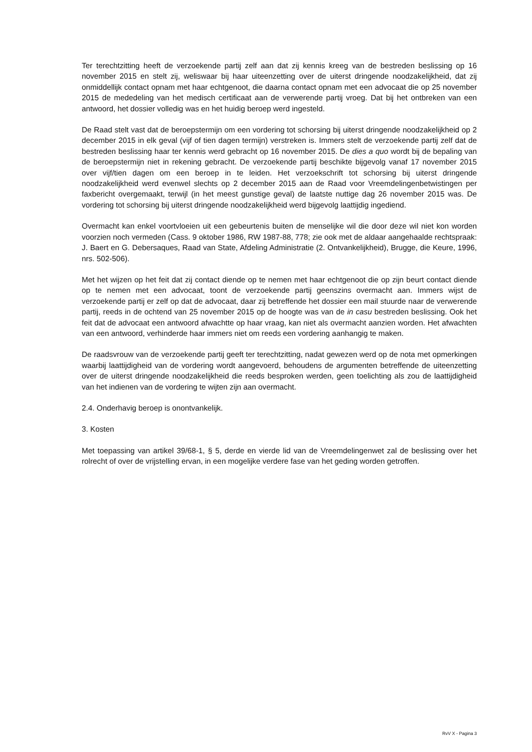Ter terechtzitting heeft de verzoekende partij zelf aan dat zij kennis kreeg van de bestreden beslissing op 16 november 2015 en stelt zij, weliswaar bij haar uiteenzetting over de uiterst dringende noodzakelijkheid, dat zij onmiddellijk contact opnam met haar echtgenoot, die daarna contact opnam met een advocaat die op 25 november 2015 de mededeling van het medisch certificaat aan de verwerende partij vroeg. Dat bij het ontbreken van een antwoord, het dossier volledig was en het huidig beroep werd ingesteld.
De Raad stelt vast dat de beroepstermijn om een vordering tot schorsing bij uiterst dringende noodzakelijkheid op 2 december 2015 in elk geval (vijf of tien dagen termijn) verstreken is. Immers stelt de verzoekende partij zelf dat de bestreden beslissing haar ter kennis werd gebracht op 16 november 2015. De dies a quo wordt bij de bepaling van de beroepstermijn niet in rekening gebracht. De verzoekende partij beschikte bijgevolg vanaf 17 november 2015 over vijf/tien dagen om een beroep in te leiden. Het verzoekschrift tot schorsing bij uiterst dringende noodzakelijkheid werd evenwel slechts op 2 december 2015 aan de Raad voor Vreemdelingenbetwistingen per faxbericht overgemaakt, terwijl (in het meest gunstige geval) de laatste nuttige dag 26 november 2015 was. De vordering tot schorsing bij uiterst dringende noodzakelijkheid werd bijgevolg laattijdig ingediend.
Overmacht kan enkel voortvloeien uit een gebeurtenis buiten de menselijke wil die door deze wil niet kon worden voorzien noch vermeden (Cass. 9 oktober 1986, RW 1987-88, 778; zie ook met de aldaar aangehaalde rechtspraak: J. Baert en G. Debersaques, Raad van State, Afdeling Administratie (2. Ontvankelijkheid), Brugge, die Keure, 1996, nrs. 502-506).
Met het wijzen op het feit dat zij contact diende op te nemen met haar echtgenoot die op zijn beurt contact diende op te nemen met een advocaat, toont de verzoekende partij geenszins overmacht aan. Immers wijst de verzoekende partij er zelf op dat de advocaat, daar zij betreffende het dossier een mail stuurde naar de verwerende partij, reeds in de ochtend van 25 november 2015 op de hoogte was van de in casu bestreden beslissing. Ook het feit dat de advocaat een antwoord afwachtte op haar vraag, kan niet als overmacht aanzien worden. Het afwachten van een antwoord, verhinderde haar immers niet om reeds een vordering aanhangig te maken.
De raadsvrouw van de verzoekende partij geeft ter terechtzitting, nadat gewezen werd op de nota met opmerkingen waarbij laattijdigheid van de vordering wordt aangevoerd, behoudens de argumenten betreffende de uiteenzetting over de uiterst dringende noodzakelijkheid die reeds besproken werden, geen toelichting als zou de laattijdigheid van het indienen van de vordering te wijten zijn aan overmacht.
2.4. Onderhavig beroep is onontvankelijk.
3. Kosten
Met toepassing van artikel 39/68-1, § 5, derde en vierde lid van de Vreemdelingenwet zal de beslissing over het rolrecht of over de vrijstelling ervan, in een mogelijke verdere fase van het geding worden getroffen.
RvV X - Pagina 3